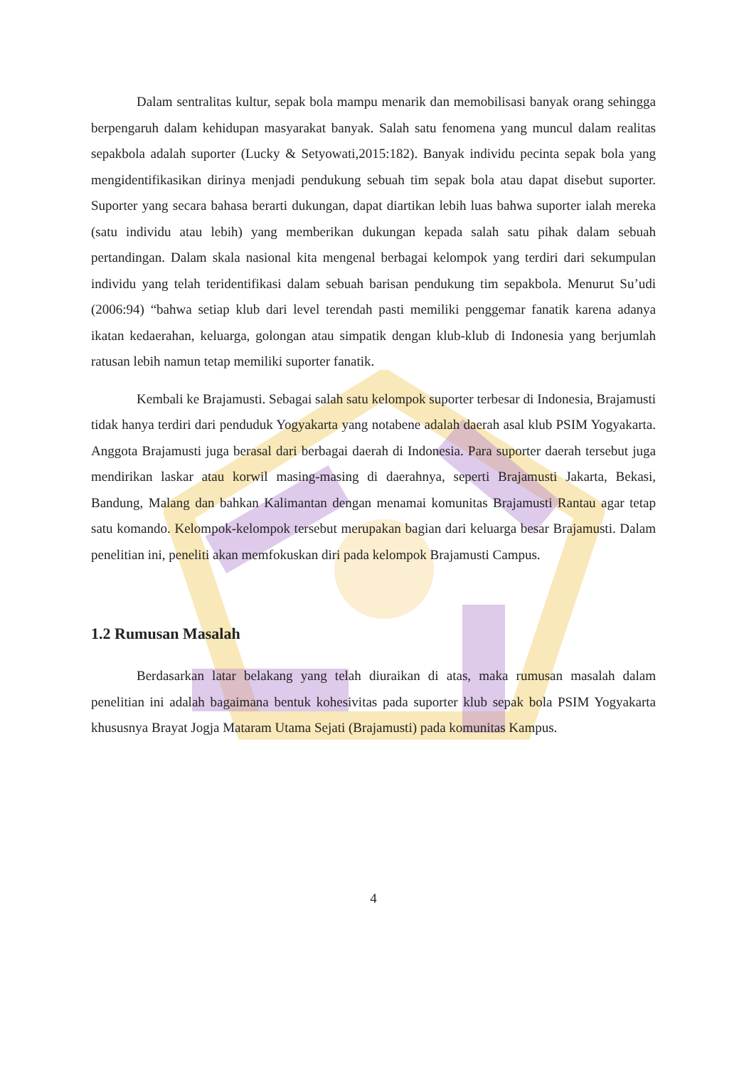Dalam sentralitas kultur, sepak bola mampu menarik dan memobilisasi banyak orang sehingga berpengaruh dalam kehidupan masyarakat banyak. Salah satu fenomena yang muncul dalam realitas sepakbola adalah suporter (Lucky & Setyowati,2015:182). Banyak individu pecinta sepak bola yang mengidentifikasikan dirinya menjadi pendukung sebuah tim sepak bola atau dapat disebut suporter. Suporter yang secara bahasa berarti dukungan, dapat diartikan lebih luas bahwa suporter ialah mereka (satu individu atau lebih) yang memberikan dukungan kepada salah satu pihak dalam sebuah pertandingan. Dalam skala nasional kita mengenal berbagai kelompok yang terdiri dari sekumpulan individu yang telah teridentifikasi dalam sebuah barisan pendukung tim sepakbola. Menurut Su’udi (2006:94) “bahwa setiap klub dari level terendah pasti memiliki penggemar fanatik karena adanya ikatan kedaerahan, keluarga, golongan atau simpatik dengan klub-klub di Indonesia yang berjumlah ratusan lebih namun tetap memiliki suporter fanatik.
Kembali ke Brajamusti. Sebagai salah satu kelompok suporter terbesar di Indonesia, Brajamusti tidak hanya terdiri dari penduduk Yogyakarta yang notabene adalah daerah asal klub PSIM Yogyakarta. Anggota Brajamusti juga berasal dari berbagai daerah di Indonesia. Para suporter daerah tersebut juga mendirikan laskar atau korwil masing-masing di daerahnya, seperti Brajamusti Jakarta, Bekasi, Bandung, Malang dan bahkan Kalimantan dengan menamai komunitas Brajamusti Rantau agar tetap satu komando. Kelompok-kelompok tersebut merupakan bagian dari keluarga besar Brajamusti. Dalam penelitian ini, peneliti akan memfokuskan diri pada kelompok Brajamusti Campus.
1.2 Rumusan Masalah
Berdasarkan latar belakang yang telah diuraikan di atas, maka rumusan masalah dalam penelitian ini adalah bagaimana bentuk kohesivitas pada suporter klub sepak bola PSIM Yogyakarta khususnya Brayat Jogja Mataram Utama Sejati (Brajamusti) pada komunitas Kampus.
4